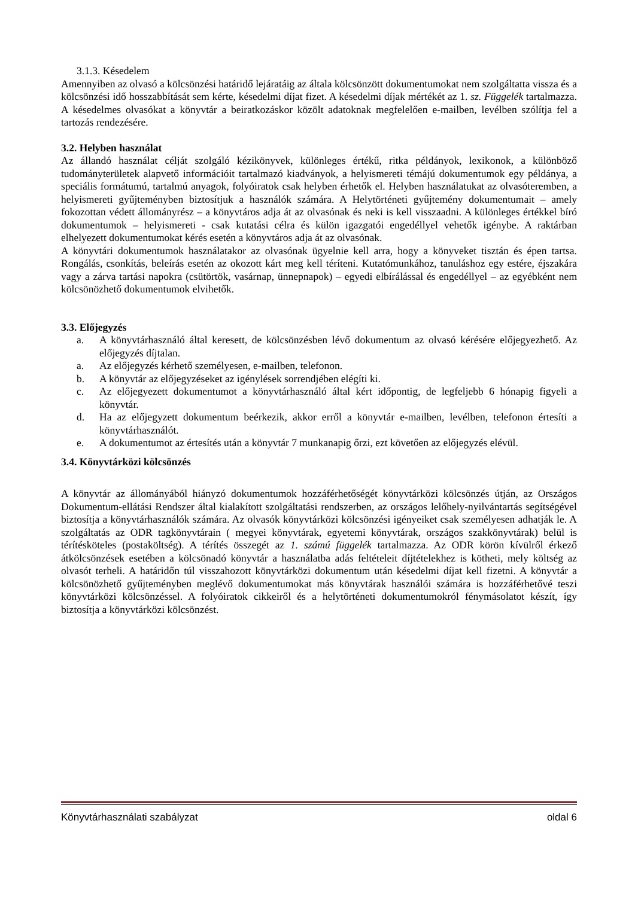3.1.3. Késedelem
Amennyiben az olvasó a kölcsönzési határidő lejáratáig az általa kölcsönzött dokumentumokat nem szolgáltatta vissza és a kölcsönzési idő hosszabbítását sem kérte, késedelmi díjat fizet. A késedelmi díjak mértékét az 1. sz. Függelék tartalmazza. A késedelmes olvasókat a könyvtár a beiratkozáskor közölt adatoknak megfelelően e-mailben, levélben szólítja fel a tartozás rendezésére.
3.2. Helyben használat
Az állandó használat célját szolgáló kézikönyvek, különleges értékű, ritka példányok, lexikonok, a különböző tudományterületek alapvető információit tartalmazó kiadványok, a helyismereti témájú dokumentumok egy példánya, a speciális formátumú, tartalmú anyagok, folyóiratok csak helyben érhetők el. Helyben használatukat az olvasóteremben, a helyismereti gyűjteményben biztosítjuk a használók számára. A Helytörténeti gyűjtemény dokumentumait – amely fokozottan védett állományrész – a könyvtáros adja át az olvasónak és neki is kell visszaadni. A különleges értékkel bíró dokumentumok – helyismereti - csak kutatási célra és külön igazgatói engedéllyel vehetők igénybe. A raktárban elhelyezett dokumentumokat kérés esetén a könyvtáros adja át az olvasónak.
A könyvtári dokumentumok használatakor az olvasónak ügyelnie kell arra, hogy a könyveket tisztán és épen tartsa. Rongálás, csonkítás, beleírás esetén az okozott kárt meg kell téríteni. Kutatómunkához, tanuláshoz egy estére, éjszakára vagy a zárva tartási napokra (csütörtök, vasárnap, ünnepnapok) – egyedi elbírálással és engedéllyel – az egyébként nem kölcsönözhető dokumentumok elvihetők.
3.3. Előjegyzés
a. A könyvtárhasználó által keresett, de kölcsönzésben lévő dokumentum az olvasó kérésére előjegyezhető. Az előjegyzés díjtalan.
a. Az előjegyzés kérhető személyesen, e-mailben, telefonon.
b. A könyvtár az előjegyzéseket az igénylések sorrendjében elégíti ki.
c. Az előjegyezett dokumentumot a könyvtárhasználó által kért időpontig, de legfeljebb 6 hónapig figyeli a könyvtár.
d. Ha az előjegyzett dokumentum beérkezik, akkor erről a könyvtár e-mailben, levélben, telefonon értesíti a könyvtárhasználót.
e. A dokumentumot az értesítés után a könyvtár 7 munkanapig őrzi, ezt követően az előjegyzés elévül.
3.4. Könyvtárközi kölcsönzés
A könyvtár az állományából hiányzó dokumentumok hozzáférhetőségét könyvtárközi kölcsönzés útján, az Országos Dokumentum-ellátási Rendszer által kialakított szolgáltatási rendszerben, az országos lelőhely-nyilvántartás segítségével biztosítja a könyvtárhasználók számára. Az olvasók könyvtárközi kölcsönzési igényeiket csak személyesen adhatják le. A szolgáltatás az ODR tagkönyvtárain ( megyei könyvtárak, egyetemi könyvtárak, országos szakkönyvtárak) belül is térítésköteles (postaköltség). A térítés összegét az 1. számú függelék tartalmazza. Az ODR körön kívülről érkező átkölcsönzések esetében a kölcsönadó könyvtár a használatba adás feltételeit díjtételekhez is kötheti, mely költség az olvasót terheli. A határidőn túl visszahozott könyvtárközi dokumentum után késedelmi díjat kell fizetni. A könyvtár a kölcsönözhető gyűjteményben meglévő dokumentumokat más könyvtárak használói számára is hozzáférhetővé teszi könyvtárközi kölcsönzéssel. A folyóiratok cikkeiről és a helytörténeti dokumentumokról fénymásolatot készít, így biztosítja a könyvtárközi kölcsönzést.
Könyvtárhasználati szabályzat oldal 6